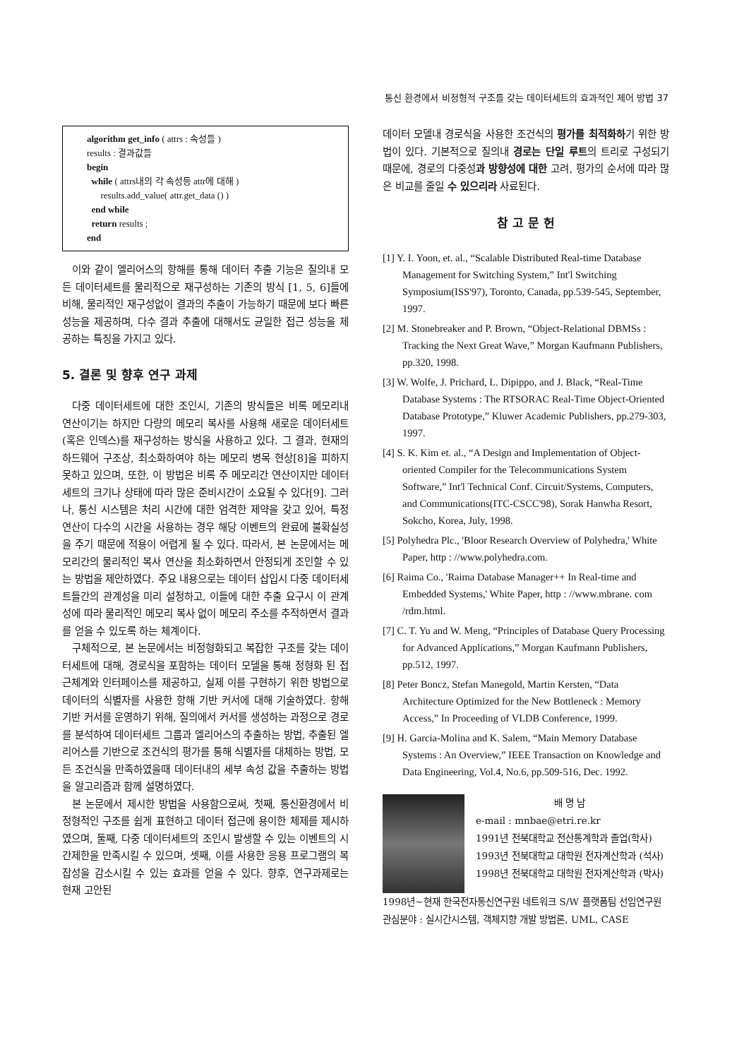통신 환경에서 비정형적 구조를 갖는 데이터세트의 효과적인 제어 방법 37
algorithm get_info ( attrs : 속성들 )
results : 결과값들
begin
while ( attrs내의 각 속성등 attr에 대해 )
results.add_value( attr.get_data () )
end while
return results ;
end
이와 같이 엘리어스의 항해를 통해 데이터 추출 기능은 질의내 모든 데이터세트를 물리적으로 재구성하는 기존의 방식 [1, 5, 6]들에 비해, 물리적인 재구성없이 결과의 추출이 가능하기 때문에 보다 빠른 성능을 제공하며, 다수 결과 추출에 대해서도 균일한 접근 성능을 제공하는 특징을 가지고 있다.
5. 결론 및 향후 연구 과제
다중 데이터세트에 대한 조인시, 기존의 방식들은 비록 메모리내 연산이기는 하지만 다량의 메모리 복사를 사용해 새로운 데이터세트(혹은 인덱스)를 재구성하는 방식을 사용하고 있다. 그 결과, 현재의 하드웨어 구조상, 최소화하여야 하는 메모리 병목 현상[8]을 피하지 못하고 있으며, 또한, 이 방법은 비록 주 메모리간 연산이지만 데이터세트의 크기나 상태에 따라 많은 준비시간이 소요될 수 있다[9]. 그러나, 통신 시스템은 처리 시간에 대한 엄격한 제약을 갖고 있어, 특정 연산이 다수의 시간을 사용하는 경우 해당 이벤트의 완료에 불확실성을 주기 때문에 적용이 어렵게 될 수 있다. 따라서, 본 논문에서는 메모리간의 물리적인 복사 연산을 최소화하면서 안정되게 조인할 수 있는 방법을 제안하였다. 주요 내용으로는 데이터 삽입시 다중 데이터세트들간의 관계성을 미리 설정하고, 이들에 대한 추출 요구시 이 관계성에 따라 물리적인 메모리 복사 없이 메모리 주소를 추적하면서 결과를 얻을 수 있도록 하는 체계이다.
구체적으로, 본 논문에서는 비정형화되고 복잡한 구조를 갖는 데이터세트에 대해, 경로식을 포함하는 데이터 모델을 통해 정형화 된 접근체계와 인터페이스를 제공하고, 실제 이를 구현하기 위한 방법으로 데이터의 식별자를 사용한 항해 기반 커서에 대해 기술하였다. 항해 기반 커서를 운영하기 위해, 질의에서 커서를 생성하는 과정으로 경로를 분석하여 데이터세트 그룹과 엘리어스의 추출하는 방법, 추출된 엘리어스를 기반으로 조건식의 평가를 통해 식별자를 대체하는 방법, 모든 조건식을 만족하였을때 데이터내의 세부 속성 값을 추출하는 방법을 알고리즘과 함께 설명하였다.
본 논문에서 제시한 방법을 사용함으로써, 첫째, 통신환경에서 비정형적인 구조를 쉽게 표현하고 데이터 접근에 용이한 체제를 제시하였으며, 둘째, 다중 데이터세트의 조인시 발생할 수 있는 이벤트의 시간제한을 만족시킬 수 있으며, 셋째, 이를 사용한 응용 프로그램의 복잡성을 감소시킬 수 있는 효과를 얻을 수 있다. 향후, 연구과제로는 현재 고안된
데이터 모델내 경로식을 사용한 조건식의 평가를 최적화하기 위한 방법이 있다. 기본적으로 질의내 경로는 단일 루트의 트리로 구성되기 때문에, 경로의 다중성과 방향성에 대한 고려, 평가의 순서에 따라 많은 비교를 줄일 수 있으리라 사료된다.
참 고 문 헌
[1] Y. I. Yoon, et. al., “Scalable Distributed Real-time Database Management for Switching System,” Int'l Switching Symposium(ISS'97), Toronto, Canada, pp.539-545, September, 1997.
[2] M. Stonebreaker and P. Brown, “Object-Relational DBMSs : Tracking the Next Great Wave,” Morgan Kaufmann Publishers, pp.320, 1998.
[3] W. Wolfe, J. Prichard, L. Dipippo, and J. Black, “Real-Time Database Systems : The RTSORAC Real-Time Object-Oriented Database Prototype,” Kluwer Academic Publishers, pp.279-303, 1997.
[4] S. K. Kim et. al., “A Design and Implementation of Object-oriented Compiler for the Telecommunications System Software,” Int'l Technical Conf. Circuit/Systems, Computers, and Communications(ITC-CSCC'98), Sorak Hanwha Resort, Sokcho, Korea, July, 1998.
[5] Polyhedra Plc., 'Bloor Research Overview of Polyhedra,' White Paper, http : //www.polyhedra.com.
[6] Raima Co., 'Raima Database Manager++ In Real-time and Embedded Systems,' White Paper, http : //www.mbrane. com /rdm.html.
[7] C. T. Yu and W. Meng, “Principles of Database Query Processing for Advanced Applications,” Morgan Kaufmann Publishers, pp.512, 1997.
[8] Peter Boncz, Stefan Manegold, Martin Kersten, “Data Architecture Optimized for the New Bottleneck : Memory Access,” In Proceeding of VLDB Conference, 1999.
[9] H. Garcia-Molina and K. Salem, “Main Memory Database Systems : An Overview,” IEEE Transaction on Knowledge and Data Engineering, Vol.4, No.6, pp.509-516, Dec. 1992.
배 명 남
e-mail : mnbae@etri.re.kr
1991년 전북대학교 전산통계학과 졸업(학사)
1993년 전북대학교 대학원 전자계산학과 (석사)
1998년 전북대학교 대학원 전자계산학과 (박사)
1998년~현재 한국전자통신연구원 네트워크 S/W 플랫폼팀 선임연구원
관심분야 : 실시간시스템, 객체지향 개발 방법론, UML, CASE